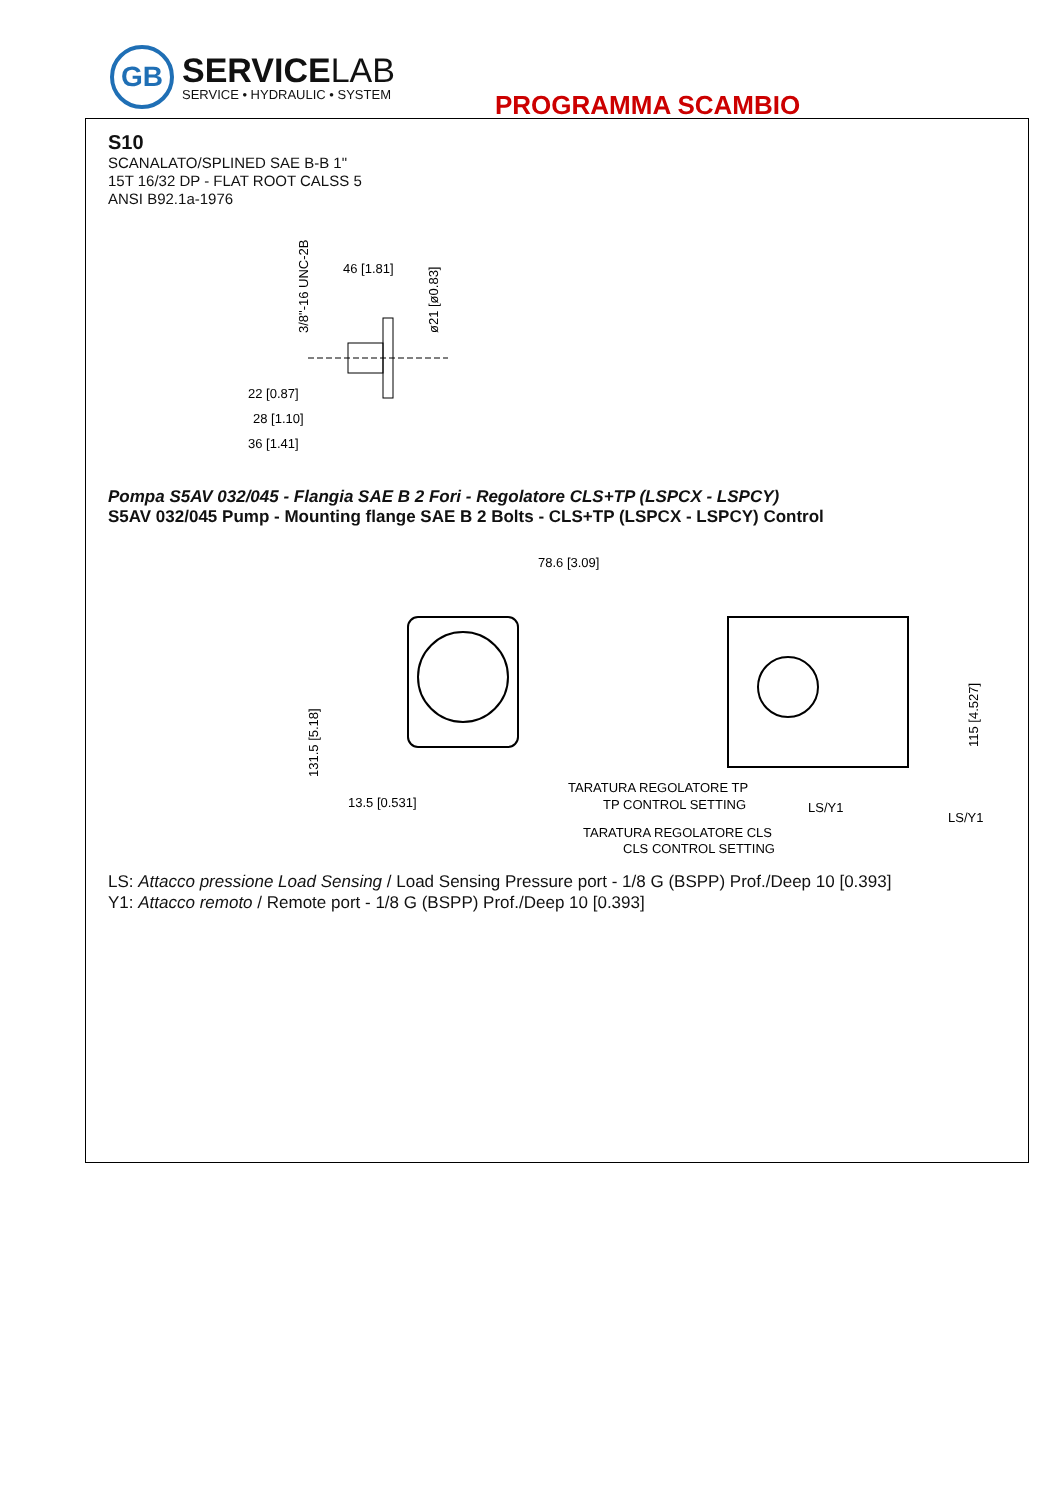GB
SERVICELAB
SERVICE • HYDRAULIC • SYSTEM
PROGRAMMA SCAMBIO
S10
SCANALATO/SPLINED SAE B-B 1"
15T 16/32 DP - FLAT ROOT CALSS 5
ANSI B92.1a-1976
46 [1.81]
22 [0.87]
28 [1.10]
36 [1.41]
3/8"-16 UNC-2B
ø21 [ø0.83]
Pompa S5AV 032/045 - Flangia SAE B 2 Fori - Regolatore CLS+TP (LSPCX - LSPCY)
S5AV 032/045 Pump - Mounting flange SAE B 2 Bolts - CLS+TP (LSPCX - LSPCY) Control
78.6 [3.09]
13.5 [0.531]
131.5 [5.18]
TARATURA REGOLATORE TP
TP CONTROL SETTING
TARATURA REGOLATORE CLS
CLS CONTROL SETTING
LS/Y1
LS/Y1
115 [4.527]
LS: Attacco pressione Load Sensing / Load Sensing Pressure port - 1/8 G (BSPP) Prof./Deep 10 [0.393]
Y1: Attacco remoto / Remote port - 1/8 G (BSPP) Prof./Deep 10 [0.393]